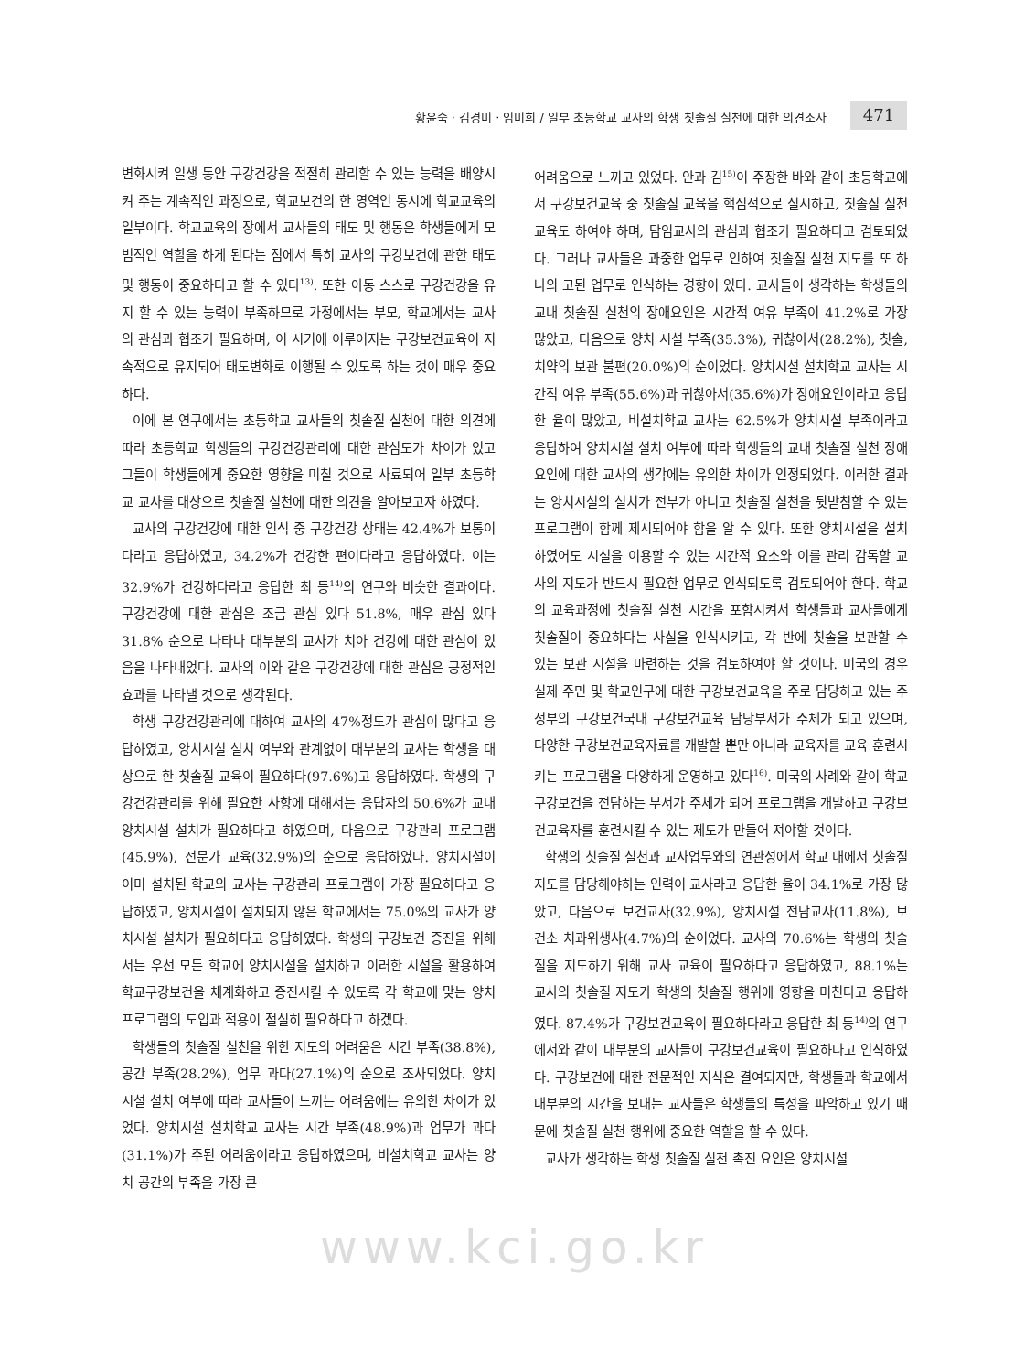황윤숙 · 김경미 · 임미희 / 일부 초등학교 교사의 학생 칫솔질 실천에 대한 의견조사 471
변화시켜 일생 동안 구강건강을 적절히 관리할 수 있는 능력을 배양시켜 주는 계속적인 과정으로, 학교보건의 한 영역인 동시에 학교교육의 일부이다. 학교교육의 장에서 교사들의 태도 및 행동은 학생들에게 모범적인 역할을 하게 된다는 점에서 특히 교사의 구강보건에 관한 태도 및 행동이 중요하다고 할 수 있다<sup>13)</sup>. 또한 아동 스스로 구강건강을 유지 할 수 있는 능력이 부족하므로 가정에서는 부모, 학교에서는 교사의 관심과 협조가 필요하며, 이 시기에 이루어지는 구강보건교육이 지속적으로 유지되어 태도변화로 이행될 수 있도록 하는 것이 매우 중요하다.
이에 본 연구에서는 초등학교 교사들의 칫솔질 실천에 대한 의견에 따라 초등학교 학생들의 구강건강관리에 대한 관심도가 차이가 있고 그들이 학생들에게 중요한 영향을 미칠 것으로 사료되어 일부 초등학교 교사를 대상으로 칫솔질 실천에 대한 의견을 알아보고자 하였다.
교사의 구강건강에 대한 인식 중 구강건강 상태는 42.4%가 보통이다라고 응답하였고, 34.2%가 건강한 편이다라고 응답하였다. 이는 32.9%가 건강하다라고 응답한 최 등<sup>14)</sup>의 연구와 비슷한 결과이다. 구강건강에 대한 관심은 조금 관심 있다 51.8%, 매우 관심 있다 31.8% 순으로 나타나 대부분의 교사가 치아 건강에 대한 관심이 있음을 나타내었다. 교사의 이와 같은 구강건강에 대한 관심은 긍정적인 효과를 나타낼 것으로 생각된다.
학생 구강건강관리에 대하여 교사의 47%정도가 관심이 많다고 응답하였고, 양치시설 설치 여부와 관계없이 대부분의 교사는 학생을 대상으로 한 칫솔질 교육이 필요하다(97.6%)고 응답하였다. 학생의 구강건강관리를 위해 필요한 사항에 대해서는 응답자의 50.6%가 교내 양치시설 설치가 필요하다고 하였으며, 다음으로 구강관리 프로그램(45.9%), 전문가 교육(32.9%)의 순으로 응답하였다. 양치시설이 이미 설치된 학교의 교사는 구강관리 프로그램이 가장 필요하다고 응답하였고, 양치시설이 설치되지 않은 학교에서는 75.0%의 교사가 양치시설 설치가 필요하다고 응답하였다. 학생의 구강보건 증진을 위해서는 우선 모든 학교에 양치시설을 설치하고 이러한 시설을 활용하여 학교구강보건을 체계화하고 증진시킬 수 있도록 각 학교에 맞는 양치프로그램의 도입과 적용이 절실히 필요하다고 하겠다.
학생들의 칫솔질 실천을 위한 지도의 어려움은 시간 부족(38.8%), 공간 부족(28.2%), 업무 과다(27.1%)의 순으로 조사되었다. 양치시설 설치 여부에 따라 교사들이 느끼는 어려움에는 유의한 차이가 있었다. 양치시설 설치학교 교사는 시간 부족(48.9%)과 업무가 과다(31.1%)가 주된 어려움이라고 응답하였으며, 비설치학교 교사는 양치 공간의 부족을 가장 큰
어려움으로 느끼고 있었다. 안과 김<sup>15)</sup>이 주장한 바와 같이 초등학교에서 구강보건교육 중 칫솔질 교육을 핵심적으로 실시하고, 칫솔질 실천교육도 하여야 하며, 담임교사의 관심과 협조가 필요하다고 검토되었다. 그러나 교사들은 과중한 업무로 인하여 칫솔질 실천 지도를 또 하나의 고된 업무로 인식하는 경향이 있다. 교사들이 생각하는 학생들의 교내 칫솔질 실천의 장애요인은 시간적 여유 부족이 41.2%로 가장 많았고, 다음으로 양치 시설 부족(35.3%), 귀찮아서(28.2%), 칫솔, 치약의 보관 불편(20.0%)의 순이었다. 양치시설 설치학교 교사는 시간적 여유 부족(55.6%)과 귀찮아서(35.6%)가 장애요인이라고 응답한 율이 많았고, 비설치학교 교사는 62.5%가 양치시설 부족이라고 응답하여 양치시설 설치 여부에 따라 학생들의 교내 칫솔질 실천 장애요인에 대한 교사의 생각에는 유의한 차이가 인정되었다. 이러한 결과는 양치시설의 설치가 전부가 아니고 칫솔질 실천을 뒷받침할 수 있는 프로그램이 함께 제시되어야 함을 알 수 있다. 또한 양치시설을 설치하였어도 시설을 이용할 수 있는 시간적 요소와 이를 관리 감독할 교사의 지도가 반드시 필요한 업무로 인식되도록 검토되어야 한다. 학교의 교육과정에 칫솔질 실천 시간을 포함시켜서 학생들과 교사들에게 칫솔질이 중요하다는 사실을 인식시키고, 각 반에 칫솔을 보관할 수 있는 보관 시설을 마련하는 것을 검토하여야 할 것이다. 미국의 경우 실제 주민 및 학교인구에 대한 구강보건교육을 주로 담당하고 있는 주정부의 구강보건국내 구강보건교육 담당부서가 주체가 되고 있으며, 다양한 구강보건교육자료를 개발할 뿐만 아니라 교육자를 교육 훈련시키는 프로그램을 다양하게 운영하고 있다<sup>16)</sup>. 미국의 사례와 같이 학교구강보건을 전담하는 부서가 주체가 되어 프로그램을 개발하고 구강보건교육자를 훈련시킬 수 있는 제도가 만들어 져야할 것이다.
학생의 칫솔질 실천과 교사업무와의 연관성에서 학교 내에서 칫솔질지도를 담당해야하는 인력이 교사라고 응답한 율이 34.1%로 가장 많았고, 다음으로 보건교사(32.9%), 양치시설 전담교사(11.8%), 보건소 치과위생사(4.7%)의 순이었다. 교사의 70.6%는 학생의 칫솔질을 지도하기 위해 교사 교육이 필요하다고 응답하였고, 88.1%는 교사의 칫솔질 지도가 학생의 칫솔질 행위에 영향을 미친다고 응답하였다. 87.4%가 구강보건교육이 필요하다라고 응답한 최 등<sup>14)</sup>의 연구에서와 같이 대부분의 교사들이 구강보건교육이 필요하다고 인식하였다. 구강보건에 대한 전문적인 지식은 결여되지만, 학생들과 학교에서 대부분의 시간을 보내는 교사들은 학생들의 특성을 파악하고 있기 때문에 칫솔질 실천 행위에 중요한 역할을 할 수 있다.
교사가 생각하는 학생 칫솔질 실천 촉진 요인은 양치시설
www.kci.go.kr